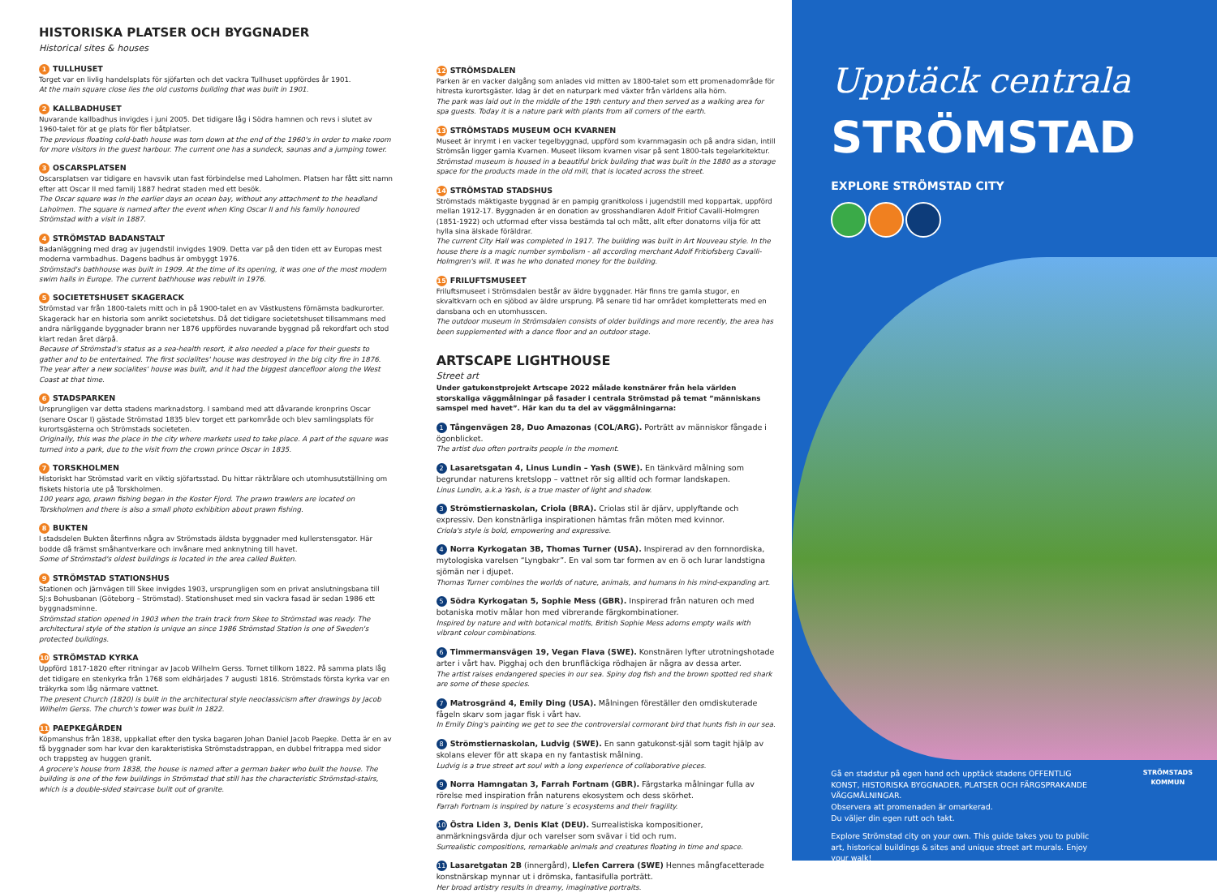HISTORISKA PLATSER OCH BYGGNADER
Historical sites & houses
1 TULLHUSET
Torget var en livlig handelsplats för sjöfarten och det vackra Tullhuset uppfördes år 1901.
At the main square close lies the old customs building that was built in 1901.
2 KALLBADHUSET
Nuvarande kallbadhus invigdes i juni 2005. Det tidigare låg i Södra hamnen och revs i slutet av 1960-talet för at ge plats för fler båtplatser.
The previous floating cold-bath house was torn down at the end of the 1960's in order to make room for more visitors in the guest harbour. The current one has a sundeck, saunas and a jumping tower.
3 OSCARSPLATSEN
Oscarsplatsen var tidigare en havsvik utan fast förbindelse med Laholmen. Platsen har fått sitt namn efter att Oscar II med familj 1887 hedrat staden med ett besök.
The Oscar square was in the earlier days an ocean bay, without any attachment to the headland Laholmen. The square is named after the event when King Oscar II and his family honoured Strömstad with a visit in 1887.
4 STRÖMSTAD BADANSTALT
Badanläggning med drag av jugendstil invigdes 1909. Detta var på den tiden ett av Europas mest moderna varmbadhus. Dagens badhus är ombyggt 1976.
Strömstad's bathhouse was built in 1909. At the time of its opening, it was one of the most modern swim halls in Europe. The current bathhouse was rebuilt in 1976.
5 SOCIETETSHUSET SKAGERACK
Strömstad var från 1800-talets mitt och in på 1900-talet en av Västkustens förnämsta badkurorter. Skagerack har en historia som anrikt societetshus. Då det tidigare societetshuset tillsammans med andra närliggande byggnader brann ner 1876 uppfördes nuvarande byggnad på rekordfart och stod klart redan året därpå.
Because of Strömstad's status as a sea-health resort, it also needed a place for their guests to gather and to be entertained. The first socialites' house was destroyed in the big city fire in 1876. The year after a new socialites' house was built, and it had the biggest dancefloor along the West Coast at that time.
6 STADSPARKEN
Ursprungligen var detta stadens marknadstorg. I samband med att dåvarande kronprins Oscar (senare Oscar I) gästade Strömstad 1835 blev torget ett parkområde och blev samlingsplats för kurortsgästerna och Strömstads societeten.
Originally, this was the place in the city where markets used to take place. A part of the square was turned into a park, due to the visit from the crown prince Oscar in 1835.
7 TORSKHOLMEN
Historiskt har Strömstad varit en viktig sjöfartsstad. Du hittar räktrålare och utomhusutställning om fiskets historia ute på Torskholmen.
100 years ago, prawn fishing began in the Koster Fjord. The prawn trawlers are located on Torskholmen and there is also a small photo exhibition about prawn fishing.
8 BUKTEN
I stadsdelen Bukten återfinns några av Strömstads äldsta byggnader med kullerstensgator. Här bodde då främst småhantverkare och invånare med anknytning till havet.
Some of Strömstad's oldest buildings is located in the area called Bukten.
9 STRÖMSTAD STATIONSHUS
Stationen och järnvägen till Skee invigdes 1903, ursprungligen som en privat anslutningsbana till SJ:s Bohusbanan (Göteborg – Strömstad). Stationshuset med sin vackra fasad är sedan 1986 ett byggnadsminne.
Strömstad station opened in 1903 when the train track from Skee to Strömstad was ready. The architectural style of the station is unique an since 1986 Strömstad Station is one of Sweden's protected buildings.
10 STRÖMSTAD KYRKA
Uppförd 1817-1820 efter ritningar av Jacob Wilhelm Gerss. Tornet tillkom 1822. På samma plats låg det tidigare en stenkyrka från 1768 som eldhärjades 7 augusti 1816. Strömstads första kyrka var en träkyrka som låg närmare vattnet.
The present Church (1820) is built in the architectural style neoclassicism after drawings by Jacob Wilhelm Gerss. The church's tower was built in 1822.
11 PAEPKEGÅRDEN
Köpmanshus från 1838, uppkallat efter den tyska bagaren Johan Daniel Jacob Paepke. Detta är en av få byggnader som har kvar den karakteristiska Strömstadstrappan, en dubbel fritrappa med sidor och trappsteg av huggen granit.
A grocere's house from 1838, the house is named after a german baker who built the house. The building is one of the few buildings in Strömstad that still has the characteristic Strömstad-stairs, which is a double-sided staircase built out of granite.
12 STRÖMSDALEN
Parken är en vacker dalgång som anlades vid mitten av 1800-talet som ett promenadområde för hitresta kurortsgäster. Idag är det en naturpark med växter från världens alla hörn.
The park was laid out in the middle of the 19th century and then served as a walking area for spa guests. Today it is a nature park with plants from all corners of the earth.
13 STRÖMSTADS MUSEUM OCH KVARNEN
Museet är inrymt i en vacker tegelbyggnad, uppförd som kvarnmagasin och på andra sidan, intill Strömsån ligger gamla Kvarnen. Museet liksom kvarnen visar på sent 1800-tals tegelarkitektur.
Strömstad museum is housed in a beautiful brick building that was built in the 1880 as a storage space for the products made in the old mill, that is located across the street.
14 STRÖMSTAD STADSHUS
Strömstads mäktigaste byggnad är en pampig granitkoloss i jugendstill med koppartak, uppförd mellan 1912-17. Byggnaden är en donation av grosshandlaren Adolf Fritiof Cavalli-Holmgren (1851-1922) och utformad efter vissa bestämda tal och mått, allt efter donatorns vilja för att hylla sina älskade föräldrar.
The current City Hall was completed in 1917. The building was built in Art Nouveau style. In the house there is a magic number symbolism - all according merchant Adolf Fritiofsberg Cavalli-Holmgren's will. It was he who donated money for the building.
15 FRILUFTSMUSEET
Friluftsmuseet i Strömsdalen består av äldre byggnader. Här finns tre gamla stugor, en skvaltkvarn och en sjöbod av äldre ursprung. På senare tid har området kompletterats med en dansbana och en utomhusscen.
The outdoor museum in Strömsdalen consists of older buildings and more recently, the area has been supplemented with a dance floor and an outdoor stage.
ARTSCAPE LIGHTHOUSE
Street art
Under gatukonstprojekt Artscape 2022 målade konstnärer från hela världen storskaliga väggmålningar på fasader i centrala Strömstad på temat ”människans samspel med havet”. Här kan du ta del av väggmålningarna:
1 Tångenvägen 28, Duo Amazonas (COL/ARG). Porträtt av människor fångade i ögonblicket.
The artist duo often portraits people in the moment.
2 Lasaretsgatan 4, Linus Lundin – Yash (SWE). En tänkvärd målning som begrundar naturens kretslopp – vattnet rör sig alltid och formar landskapen.
Linus Lundin, a.k.a Yash, is a true master of light and shadow.
3 Strömstiernaskolan, Criola (BRA). Criolas stil är djärv, upplyftande och expressiv. Den konstnärliga inspirationen hämtas från möten med kvinnor.
Criola's style is bold, empowering and expressive.
4 Norra Kyrkogatan 3B, Thomas Turner (USA). Inspirerad av den fornnordiska, mytologiska varelsen “Lyngbakr”. En val som tar formen av en ö och lurar landstigna sjömän ner i djupet.
Thomas Turner combines the worlds of nature, animals, and humans in his mind-expanding art.
5 Södra Kyrkogatan 5, Sophie Mess (GBR). Inspirerad från naturen och med botaniska motiv målar hon med vibrerande färgkombinationer.
Inspired by nature and with botanical motifs, British Sophie Mess adorns empty walls with vibrant colour combinations.
6 Timmermansvägen 19, Vegan Flava (SWE). Konstnären lyfter utrotningshotade arter i vårt hav. Pigghaj och den brunfläckiga rödhajen är några av dessa arter.
The artist raises endangered species in our sea. Spiny dog fish and the brown spotted red shark are some of these species.
7 Matrosgränd 4, Emily Ding (USA). Målningen föreställer den omdiskuterade fågeln skarv som jagar fisk i vårt hav.
In Emily Ding's painting we get to see the controversial cormorant bird that hunts fish in our sea.
8 Strömstiernaskolan, Ludvig (SWE). En sann gatukonst-själ som tagit hjälp av skolans elever för att skapa en ny fantastisk målning.
Ludvig is a true street art soul with a long experience of collaborative pieces.
9 Norra Hamngatan 3, Farrah Fortnam (GBR). Färgstarka målningar fulla av rörelse med inspiration från naturens ekosystem och dess skörhet.
Farrah Fortnam is inspired by nature´s ecosystems and their fragility.
10 Östra Liden 3, Denis Klat (DEU). Surrealistiska kompositioner, anmärkningsvärda djur och varelser som svävar i tid och rum.
Surrealistic compositions, remarkable animals and creatures floating in time and space.
11 Lasaretgatan 2B (innergård), Llefen Carrera (SWE) Hennes mångfacetterade konstnärskap mynnar ut i drömska, fantasifulla porträtt.
Her broad artistry results in dreamy, imaginative portraits.
Upptäck centrala
STRÖMSTAD
EXPLORE STRÖMSTAD CITY
Gå en stadstur på egen hand och upptäck stadens OFFENTLIG KONST, HISTORISKA BYGGNADER, PLATSER OCH FÄRGSPRAKANDE VÄGGMÅLNINGAR.
Observera att promenaden är omarkerad.
Du väljer din egen rutt och takt.
Explore Strömstad city on your own. This guide takes you to public art, historical buildings & sites and unique street art murals. Enjoy your walk!
STRÖMSTADS
KOMMUN